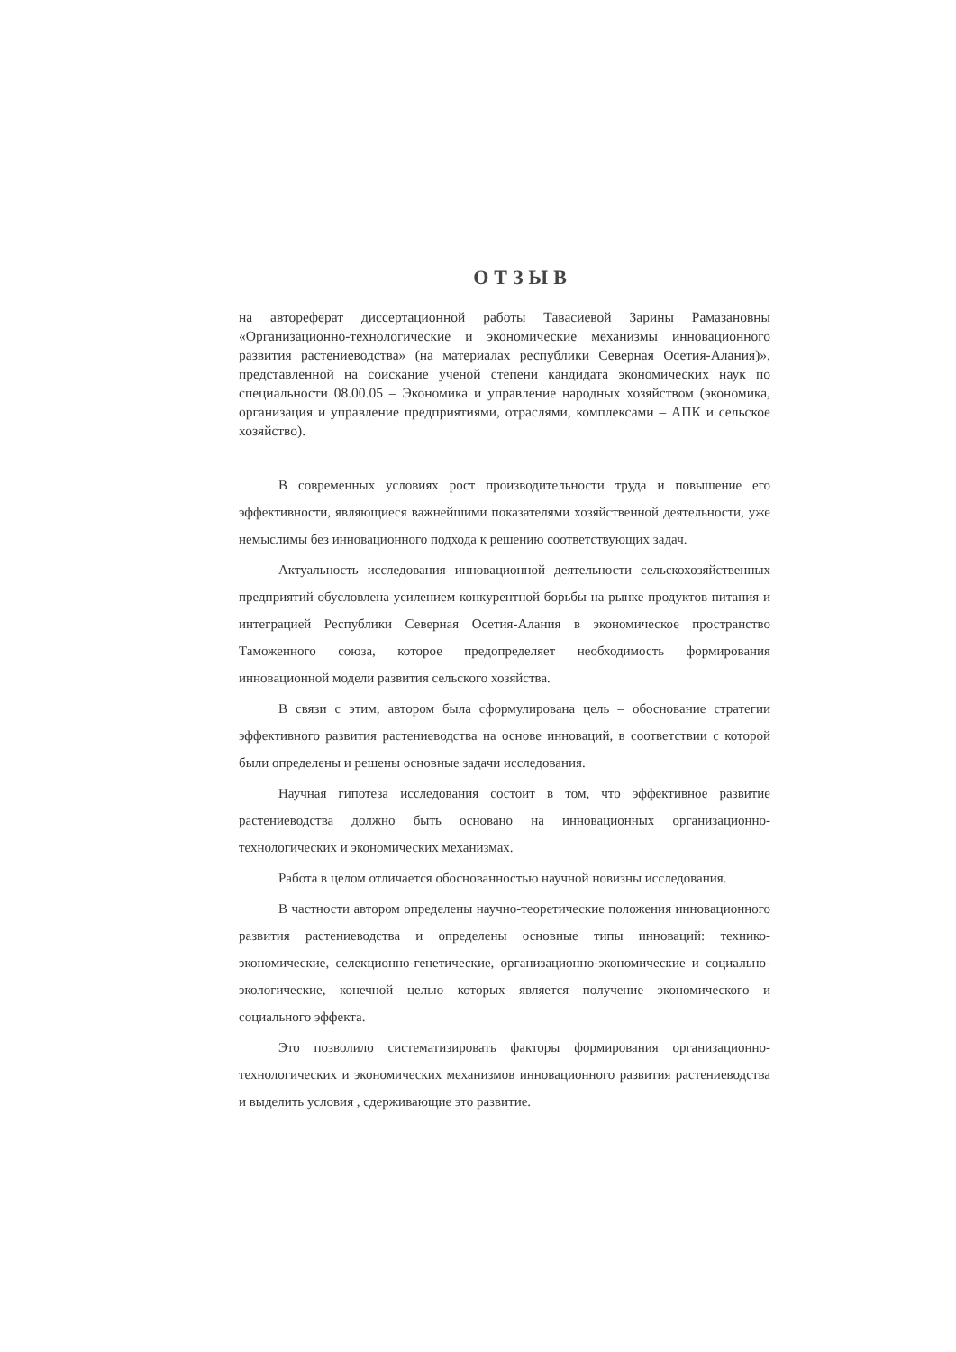ОТЗЫВ
на автореферат диссертационной работы Тавасиевой Зарины Рамазановны «Организационно-технологические и экономические механизмы инновационного развития растениеводства» (на материалах республики Северная Осетия-Алания)», представленной на соискание ученой степени кандидата экономических наук по специальности 08.00.05 – Экономика и управление народных хозяйством (экономика, организация и управление предприятиями, отраслями, комплексами – АПК и сельское хозяйство).
В современных условиях рост производительности труда и повышение его эффективности, являющиеся важнейшими показателями хозяйственной деятельности, уже немыслимы без инновационного подхода к решению соответствующих задач.
Актуальность исследования инновационной деятельности сельскохозяйственных предприятий обусловлена усилением конкурентной борьбы на рынке продуктов питания и интеграцией Республики Северная Осетия-Алания в экономическое пространство Таможенного союза, которое предопределяет необходимость формирования инновационной модели развития сельского хозяйства.
В связи с этим, автором была сформулирована цель – обоснование стратегии эффективного развития растениеводства на основе инноваций, в соответствии с которой были определены и решены основные задачи исследования.
Научная гипотеза исследования состоит в том, что эффективное развитие растениеводства должно быть основано на инновационных организационно-технологических и экономических механизмах.
Работа в целом отличается обоснованностью научной новизны исследования.
В частности автором определены научно-теоретические положения инновационного развития растениеводства и определены основные типы инноваций: технико-экономические, селекционно-генетические, организационно-экономические и социально-экологические, конечной целью которых является получение экономического и социального эффекта.
Это позволило систематизировать факторы формирования организационно-технологических и экономических механизмов инновационного развития растениеводства и выделить условия , сдерживающие это развитие.